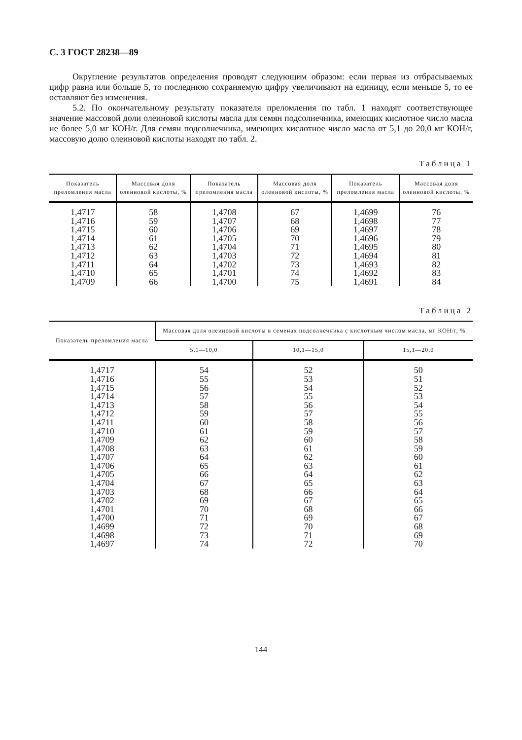С. 3 ГОСТ 28238—89
Округление результатов определения проводят следующим образом: если первая из отбрасываемых цифр равна или больше 5, то последнюю сохраняемую цифру увеличивают на единицу, если меньше 5, то ее оставляют без изменения.
5.2. По окончательному результату показателя преломления по табл. 1 находят соответствующее значение массовой доли олеиновой кислоты масла для семян подсолнечника, имеющих кислотное число масла не более 5,0 мг КОН/г. Для семян подсолнечника, имеющих кислотное число масла от 5,1 до 20,0 мг КОН/г, массовую долю олеиновой кислоты находят по табл. 2.
Таблица 1
| Показатель преломления масла | Массовая доля олеиновой кислоты, % | Показатель преломления масла | Массовая доля олеиновой кислоты, % | Показатель преломления масла | Массовая доля олеиновой кислоты, % |
| --- | --- | --- | --- | --- | --- |
| 1,4717 | 58 | 1,4708 | 67 | 1,4699 | 76 |
| 1,4716 | 59 | 1,4707 | 68 | 1,4698 | 77 |
| 1,4715 | 60 | 1,4706 | 69 | 1,4697 | 78 |
| 1,4714 | 61 | 1,4705 | 70 | 1,4696 | 79 |
| 1,4713 | 62 | 1,4704 | 71 | 1,4695 | 80 |
| 1,4712 | 63 | 1,4703 | 72 | 1,4694 | 81 |
| 1,4711 | 64 | 1,4702 | 73 | 1,4693 | 82 |
| 1,4710 | 65 | 1,4701 | 74 | 1,4692 | 83 |
| 1,4709 | 66 | 1,4700 | 75 | 1,4691 | 84 |
Таблица 2
| Показатель преломления масла | Массовая доля олеиновой кислоты в семенах подсолнечника с кислотным числом масла, мг КОН/г, % | | |
| --- | --- | --- | --- |
| | 5,1—10,0 | 10,1—15,0 | 15,1—20,0 |
| 1,4717 | 54 | 52 | 50 |
| 1,4716 | 55 | 53 | 51 |
| 1,4715 | 56 | 54 | 52 |
| 1,4714 | 57 | 55 | 53 |
| 1,4713 | 58 | 56 | 54 |
| 1,4712 | 59 | 57 | 55 |
| 1,4711 | 60 | 58 | 56 |
| 1,4710 | 61 | 59 | 57 |
| 1,4709 | 62 | 60 | 58 |
| 1,4708 | 63 | 61 | 59 |
| 1,4707 | 64 | 62 | 60 |
| 1,4706 | 65 | 63 | 61 |
| 1,4705 | 66 | 64 | 62 |
| 1,4704 | 67 | 65 | 63 |
| 1,4703 | 68 | 66 | 64 |
| 1,4702 | 69 | 67 | 65 |
| 1,4701 | 70 | 68 | 66 |
| 1,4700 | 71 | 69 | 67 |
| 1,4699 | 72 | 70 | 68 |
| 1,4698 | 73 | 71 | 69 |
| 1,4697 | 74 | 72 | 70 |
144